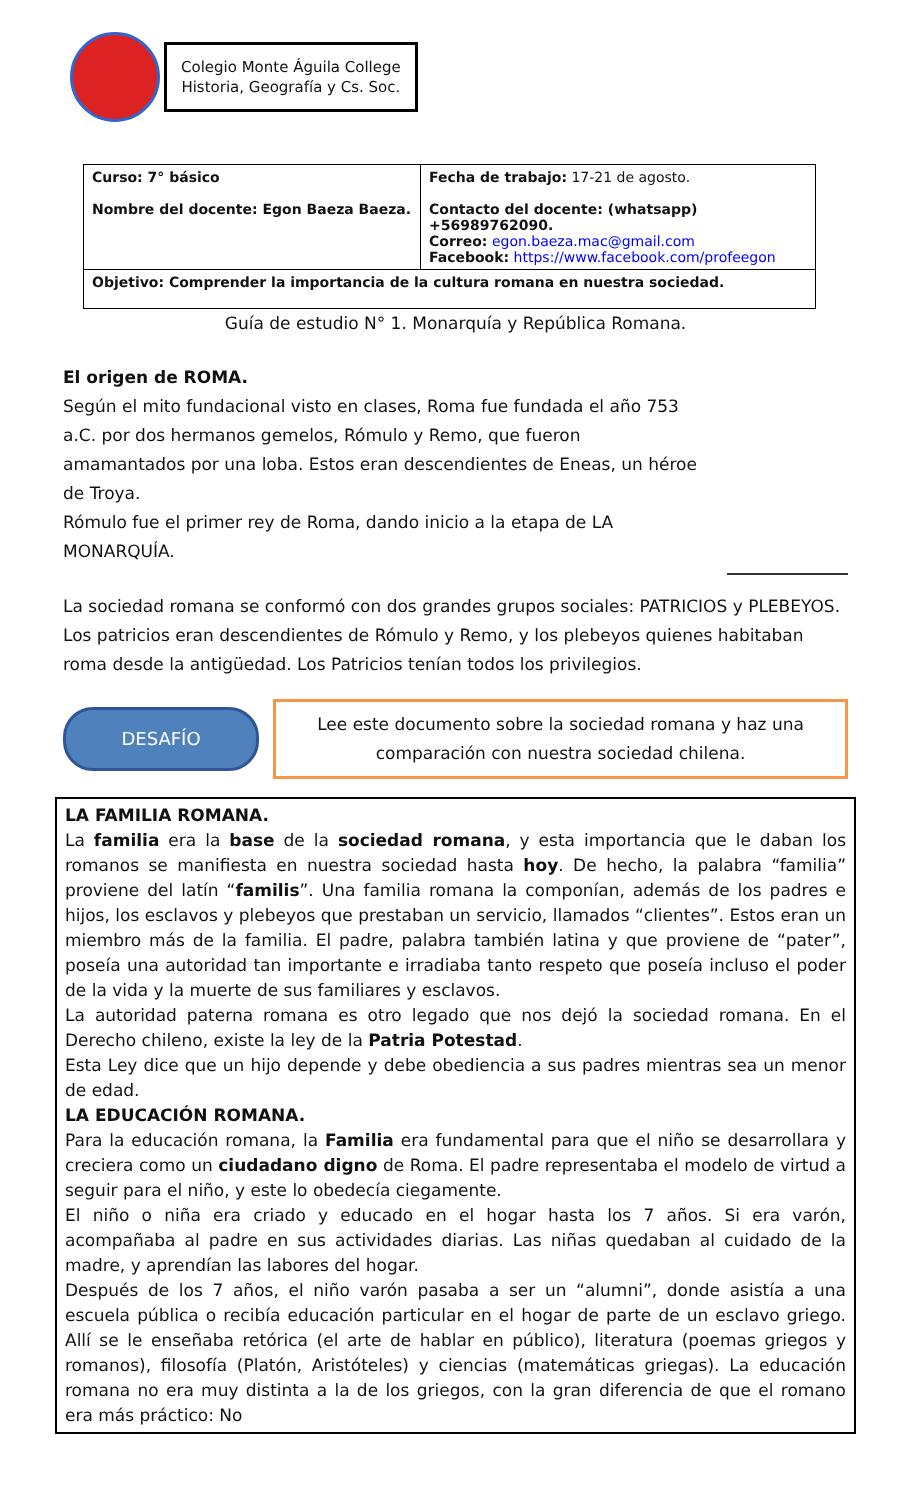Colegio Monte Águila College
Historia, Geografía y Cs. Soc.
| Curso: 7° básico Nombre del docente: Egon Baeza Baeza. | Fecha de trabajo: 17-21 de agosto. Contacto del docente: (whatsapp) +56989762090. Correo: egon.baeza.mac@gmail.com Facebook: https://www.facebook.com/profeegon |
| Objetivo: Comprender la importancia de la cultura romana en nuestra sociedad. | |
Guía de estudio N° 1. Monarquía y República Romana.
El origen de ROMA.
Según el mito fundacional visto en clases, Roma fue fundada el año 753 a.C. por dos hermanos gemelos, Rómulo y Remo, que fueron amamantados por una loba. Estos eran descendientes de Eneas, un héroe de Troya.
Rómulo fue el primer rey de Roma, dando inicio a la etapa de LA MONARQUÍA.
La sociedad romana se conformó con dos grandes grupos sociales: PATRICIOS y PLEBEYOS. Los patricios eran descendientes de Rómulo y Remo, y los plebeyos quienes habitaban roma desde la antigüedad. Los Patricios tenían todos los privilegios.
DESAFÍO
Lee este documento sobre la sociedad romana y haz una comparación con nuestra sociedad chilena.
LA FAMILIA ROMANA.
La familia era la base de la sociedad romana, y esta importancia que le daban los romanos se manifiesta en nuestra sociedad hasta hoy. De hecho, la palabra “familia” proviene del latín “familis”. Una familia romana la componían, además de los padres e hijos, los esclavos y plebeyos que prestaban un servicio, llamados “clientes”. Estos eran un miembro más de la familia. El padre, palabra también latina y que proviene de “pater”, poseía una autoridad tan importante e irradiaba tanto respeto que poseía incluso el poder de la vida y la muerte de sus familiares y esclavos.
La autoridad paterna romana es otro legado que nos dejó la sociedad romana. En el Derecho chileno, existe la ley de la Patria Potestad.
Esta Ley dice que un hijo depende y debe obediencia a sus padres mientras sea un menor de edad.
LA EDUCACIÓN ROMANA.
Para la educación romana, la Familia era fundamental para que el niño se desarrollara y creciera como un ciudadano digno de Roma. El padre representaba el modelo de virtud a seguir para el niño, y este lo obedecía ciegamente.
El niño o niña era criado y educado en el hogar hasta los 7 años. Si era varón, acompañaba al padre en sus actividades diarias. Las niñas quedaban al cuidado de la madre, y aprendían las labores del hogar.
Después de los 7 años, el niño varón pasaba a ser un “alumni”, donde asistía a una escuela pública o recibía educación particular en el hogar de parte de un esclavo griego. Allí se le enseñaba retórica (el arte de hablar en público), literatura (poemas griegos y romanos), filosofía (Platón, Aristóteles) y ciencias (matemáticas griegas). La educación romana no era muy distinta a la de los griegos, con la gran diferencia de que el romano era más práctico: No